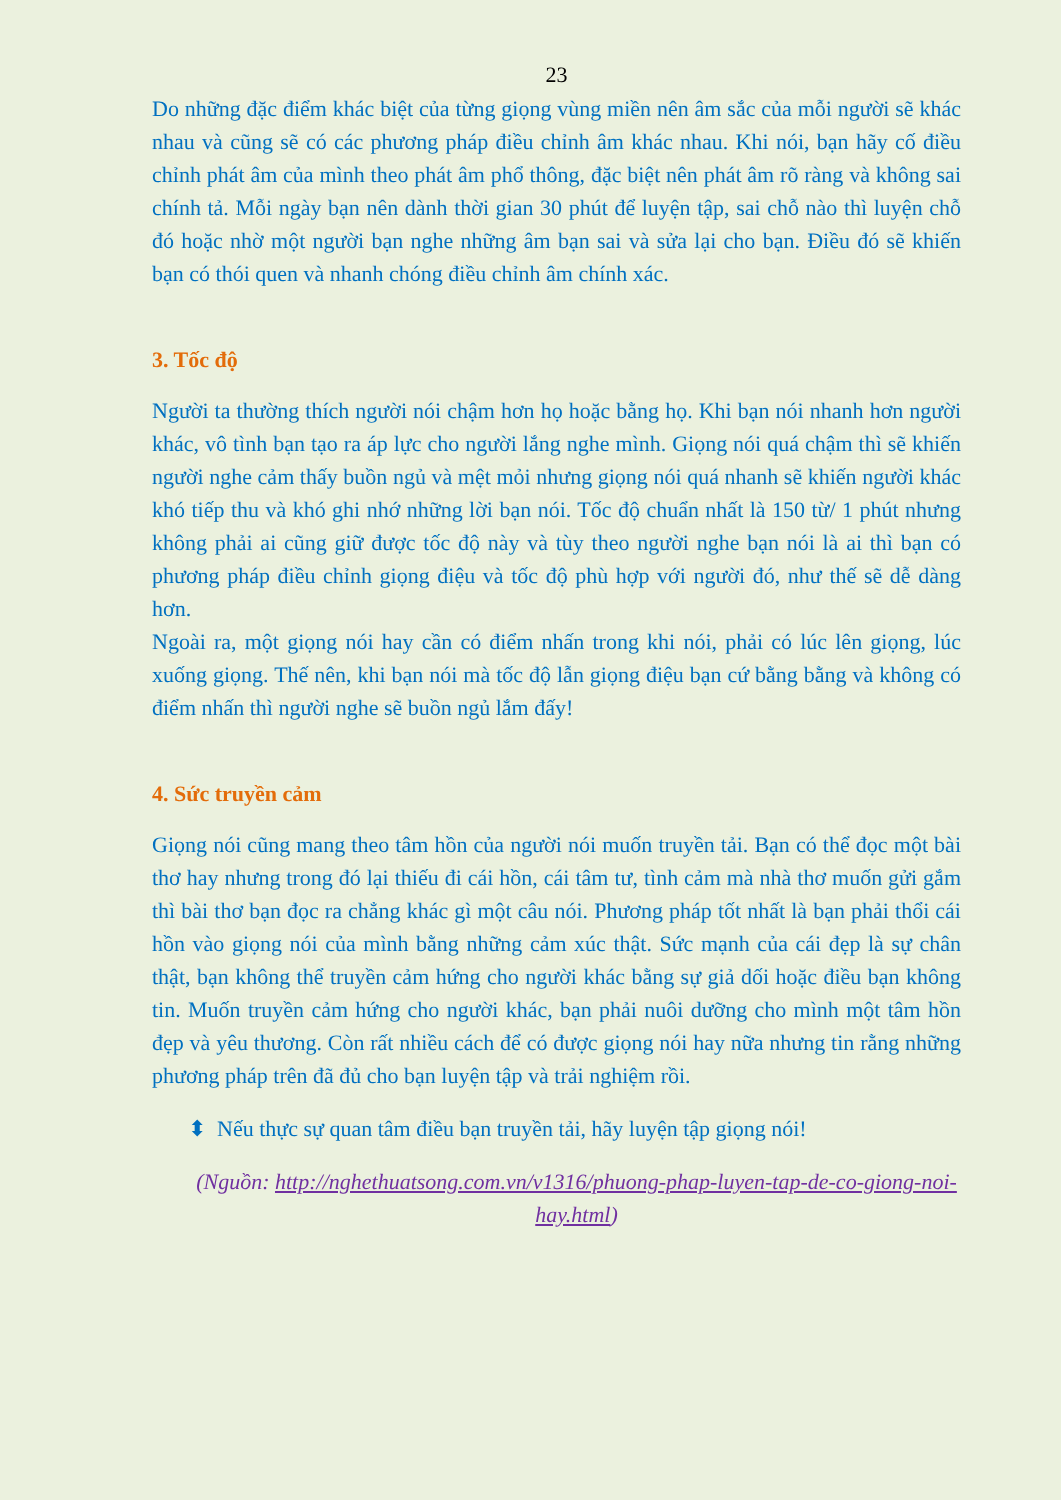23
Do những đặc điểm khác biệt của từng giọng vùng miền nên âm sắc của mỗi người sẽ khác nhau và cũng sẽ có các phương pháp điều chỉnh âm khác nhau. Khi nói, bạn hãy cố điều chỉnh phát âm của mình theo phát âm phổ thông, đặc biệt nên phát âm rõ ràng và không sai chính tả. Mỗi ngày bạn nên dành thời gian 30 phút để luyện tập, sai chỗ nào thì luyện chỗ đó hoặc nhờ một người bạn nghe những âm bạn sai và sửa lại cho bạn. Điều đó sẽ khiến bạn có thói quen và nhanh chóng điều chỉnh âm chính xác.
3. Tốc độ
Người ta thường thích người nói chậm hơn họ hoặc bằng họ. Khi bạn nói nhanh hơn người khác, vô tình bạn tạo ra áp lực cho người lắng nghe mình. Giọng nói quá chậm thì sẽ khiến người nghe cảm thấy buồn ngủ và mệt mỏi nhưng giọng nói quá nhanh sẽ khiến người khác khó tiếp thu và khó ghi nhớ những lời bạn nói. Tốc độ chuẩn nhất là 150 từ/ 1 phút nhưng không phải ai cũng giữ được tốc độ này và tùy theo người nghe bạn nói là ai thì bạn có phương pháp điều chỉnh giọng điệu và tốc độ phù hợp với người đó, như thế sẽ dễ dàng hơn.
Ngoài ra, một giọng nói hay cần có điểm nhấn trong khi nói, phải có lúc lên giọng, lúc xuống giọng. Thế nên, khi bạn nói mà tốc độ lẫn giọng điệu bạn cứ bằng bằng và không có điểm nhấn thì người nghe sẽ buồn ngủ lắm đấy!
4. Sức truyền cảm
Giọng nói cũng mang theo tâm hồn của người nói muốn truyền tải. Bạn có thể đọc một bài thơ hay nhưng trong đó lại thiếu đi cái hồn, cái tâm tư, tình cảm mà nhà thơ muốn gửi gắm thì bài thơ bạn đọc ra chẳng khác gì một câu nói. Phương pháp tốt nhất là bạn phải thổi cái hồn vào giọng nói của mình bằng những cảm xúc thật. Sức mạnh của cái đẹp là sự chân thật, bạn không thể truyền cảm hứng cho người khác bằng sự giả dối hoặc điều bạn không tin. Muốn truyền cảm hứng cho người khác, bạn phải nuôi dưỡng cho mình một tâm hồn đẹp và yêu thương. Còn rất nhiều cách để có được giọng nói hay nữa nhưng tin rằng những phương pháp trên đã đủ cho bạn luyện tập và trải nghiệm rồi.
⬍ Nếu thực sự quan tâm điều bạn truyền tải, hãy luyện tập giọng nói!
(Nguồn: http://nghethuatsong.com.vn/v1316/phuong-phap-luyen-tap-de-co-giong-noi-hay.html)